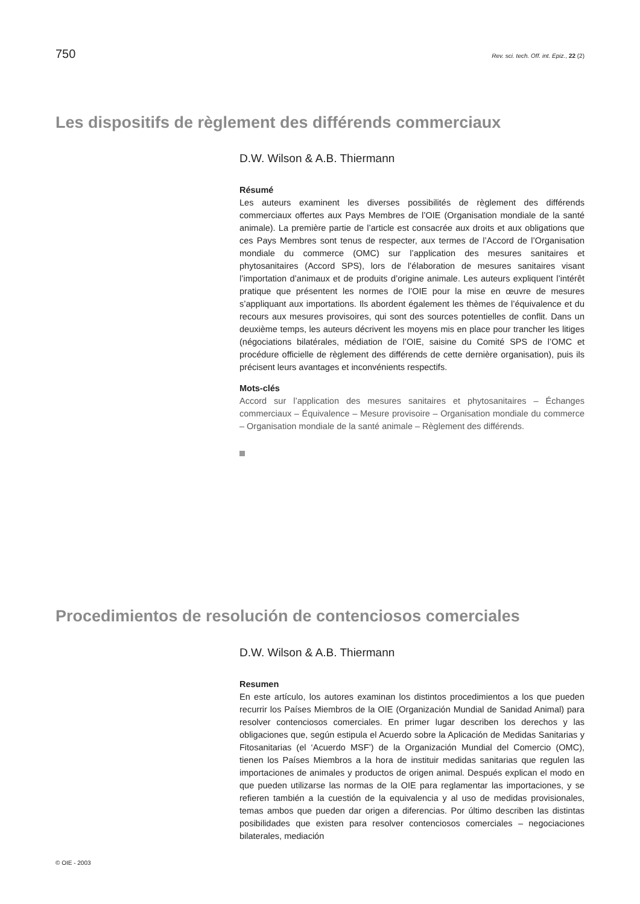750 Rev. sci. tech. Off. int. Epiz., 22 (2)
Les dispositifs de règlement des différends commerciaux
D.W. Wilson & A.B. Thiermann
Résumé
Les auteurs examinent les diverses possibilités de règlement des différends commerciaux offertes aux Pays Membres de l’OIE (Organisation mondiale de la santé animale). La première partie de l’article est consacrée aux droits et aux obligations que ces Pays Membres sont tenus de respecter, aux termes de l’Accord de l’Organisation mondiale du commerce (OMC) sur l’application des mesures sanitaires et phytosanitaires (Accord SPS), lors de l’élaboration de mesures sanitaires visant l’importation d’animaux et de produits d’origine animale. Les auteurs expliquent l’intérêt pratique que présentent les normes de l’OIE pour la mise en œuvre de mesures s’appliquant aux importations. Ils abordent également les thèmes de l’équivalence et du recours aux mesures provisoires, qui sont des sources potentielles de conflit. Dans un deuxième temps, les auteurs décrivent les moyens mis en place pour trancher les litiges (négociations bilatérales, médiation de l’OIE, saisine du Comité SPS de l’OMC et procédure officielle de règlement des différends de cette dernière organisation), puis ils précisent leurs avantages et inconvénients respectifs.
Mots-clés
Accord sur l’application des mesures sanitaires et phytosanitaires – Échanges commerciaux – Équivalence – Mesure provisoire – Organisation mondiale du commerce – Organisation mondiale de la santé animale – Règlement des différends.
Procedimientos de resolución de contenciosos comerciales
D.W. Wilson & A.B. Thiermann
Resumen
En este artículo, los autores examinan los distintos procedimientos a los que pueden recurrir los Países Miembros de la OIE (Organización Mundial de Sanidad Animal) para resolver contenciosos comerciales. En primer lugar describen los derechos y las obligaciones que, según estipula el Acuerdo sobre la Aplicación de Medidas Sanitarias y Fitosanitarias (el ‘Acuerdo MSF’) de la Organización Mundial del Comercio (OMC), tienen los Países Miembros a la hora de instituir medidas sanitarias que regulen las importaciones de animales y productos de origen animal. Después explican el modo en que pueden utilizarse las normas de la OIE para reglamentar las importaciones, y se refieren también a la cuestión de la equivalencia y al uso de medidas provisionales, temas ambos que pueden dar origen a diferencias. Por último describen las distintas posibilidades que existen para resolver contenciosos comerciales – negociaciones bilaterales, mediación
© OIE - 2003